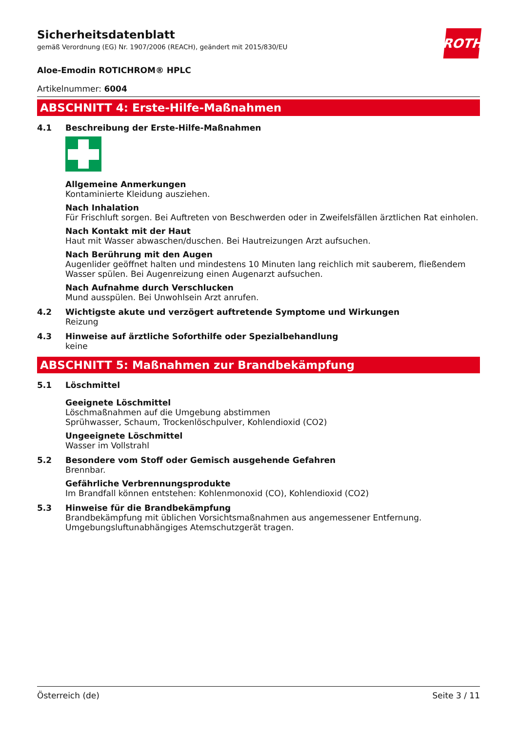ROTH
Sicherheitsdatenblatt
gemäß Verordnung (EG) Nr. 1907/2006 (REACH), geändert mit 2015/830/EU
Aloe-Emodin ROTICHROM® HPLC
Artikelnummer: 6004
ABSCHNITT 4: Erste-Hilfe-Maßnahmen
4.1 Beschreibung der Erste-Hilfe-Maßnahmen
Allgemeine Anmerkungen
Kontaminierte Kleidung ausziehen.
Nach Inhalation
Für Frischluft sorgen. Bei Auftreten von Beschwerden oder in Zweifelsfällen ärztlichen Rat einholen.
Nach Kontakt mit der Haut
Haut mit Wasser abwaschen/duschen. Bei Hautreizungen Arzt aufsuchen.
Nach Berührung mit den Augen
Augenlider geöffnet halten und mindestens 10 Minuten lang reichlich mit sauberem, fließendem Wasser spülen. Bei Augenreizung einen Augenarzt aufsuchen.
Nach Aufnahme durch Verschlucken
Mund ausspülen. Bei Unwohlsein Arzt anrufen.
4.2 Wichtigste akute und verzögert auftretende Symptome und Wirkungen
Reizung
4.3 Hinweise auf ärztliche Soforthilfe oder Spezialbehandlung
keine
ABSCHNITT 5: Maßnahmen zur Brandbekämpfung
5.1 Löschmittel
Geeignete Löschmittel
Löschmaßnahmen auf die Umgebung abstimmen
Sprühwasser, Schaum, Trockenlöschpulver, Kohlendioxid (CO2)
Ungeeignete Löschmittel
Wasser im Vollstrahl
5.2 Besondere vom Stoff oder Gemisch ausgehende Gefahren
Brennbar.
Gefährliche Verbrennungsprodukte
Im Brandfall können entstehen: Kohlenmonoxid (CO), Kohlendioxid (CO2)
5.3 Hinweise für die Brandbekämpfung
Brandbekämpfung mit üblichen Vorsichtsmaßnahmen aus angemessener Entfernung.
Umgebungsluftunabhängiges Atemschutzgerät tragen.
Österreich (de) Seite 3 / 11